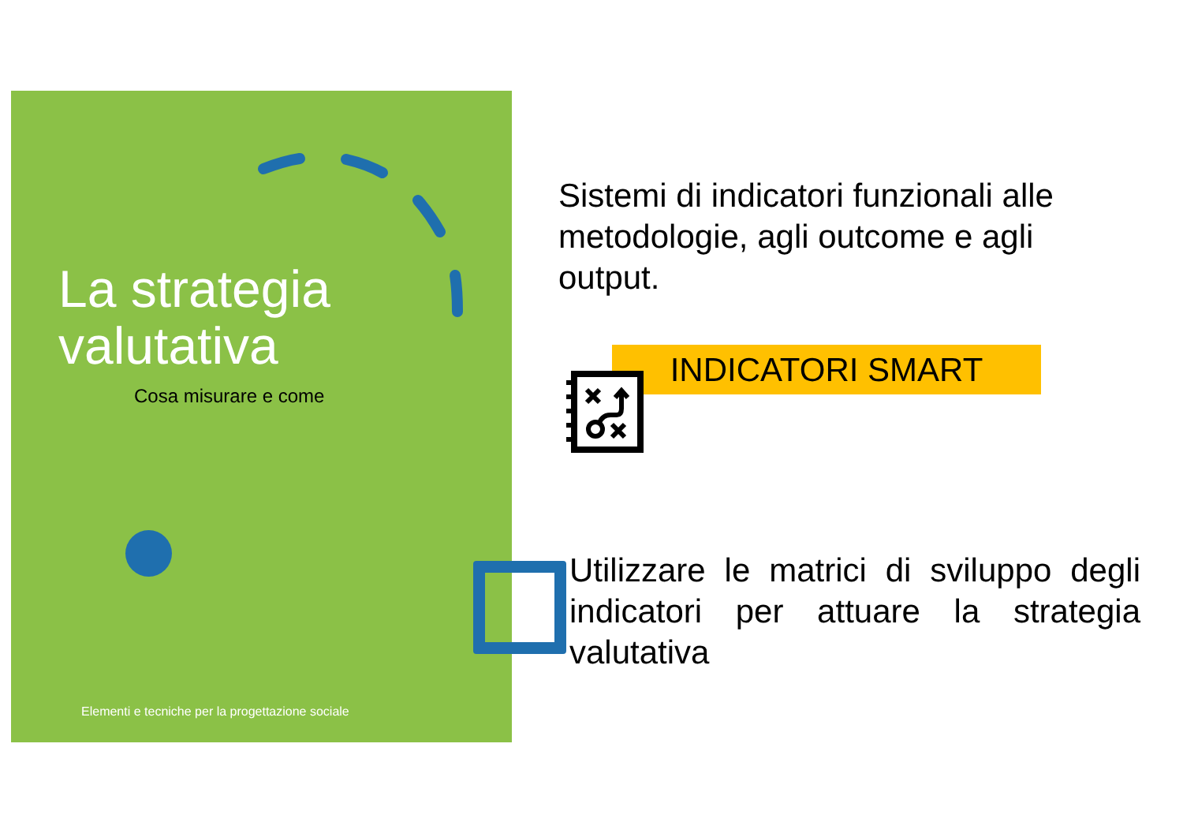La strategia
valutativa
Cosa misurare e come
Elementi e tecniche per la progettazione sociale
Sistemi di indicatori funzionali alle metodologie, agli outcome e agli output.
INDICATORI SMART
Utilizzare le matrici di sviluppo degli indicatori per attuare la strategia valutativa